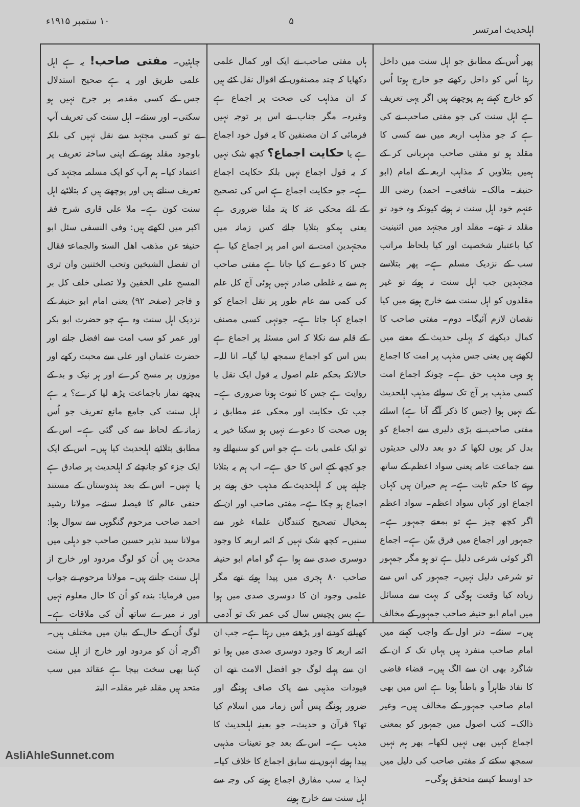اہلحدیث امرتسر ۵ ۱۰ ستمبر ۱۹۱۵ء
پھر اُس کے مطابق جو اہل سنت میں داخل رہتا اُس کو داخل رکھتے جو خارج ہوتا اُس کو خارج کہتے ہم پوچھتے ہیں اگر یہی تعریف ہے اہل سنت کی جو مفتی صاحب نے کی ہے کہ جو مذاہب اربعہ میں سے کسی کا مقلد ہو تو مفتی صاحب مہربانی کر کے ہمیں بتلاویں کہ مذاہب اربعہ کے امام (ابو حنیفہ۔ مالک۔ شافعی۔ احمد) رضی اللہ عنہم خود اہل سنت نہ ہوئے کیونکہ وہ خود تو مقلد نہ تھے۔ مقلد اور مجتہد میں اثنینیت کیا باعتبار شخصیت اور کیا بلحاظ مراتب سب کے نزدیک مسلم ہے۔ پھر بتلاسے مجتہدین جب اہل سنت نہ ہوئے تو غیر مقلدوں کو اہل سنت سے خارج ہونے میں کیا نقصان لازم آئیگا۔ دوم۔ مفتی صاحب کا کمال دیکھئے کہ پہلی حدیث کے معنے میں لکھتے ہیں یعنی جس مذہب پر امت کا اجماع ہو وہی مذہب حق ہے۔ چونکہ اجماع امت کسی مذہب پر آج تک سوائے مذہب اہلحدیث کے نہیں ہوا (جس کا ذکر آگے آتا ہے) اسلئے مفتی صاحب نے بڑی دلیری سے اجماع کو بدل کر یوں لکھا کہ دو بعد دلالی حدیثوں سے جماعت عامہ یعنی سواد اعظم کے ساتھ رہنے کا حکم ثابت ہے۔ ہم حیران ہیں کہاں اجماع اور کہاں سواد اعظم۔ سواد اعظم اگر کچھ چیز ہے تو بمعنے جمہور ہے۔ جمہور اور اجماع میں فرق بیّن ہے۔ اجماع اگر کوئی شرعی دلیل ہے تو ہو مگر جمہور تو شرعی دلیل نہیں۔ جمہور کی اس سے زیادہ کیا وقعت ہوگی کہ بہت سے مسائل میں امام ابو حنیفہ صاحب جمہور کے مخالف ہیں۔ سنئے۔ دتر اول کے واجب کہنے میں امام صاحب منفرد ہیں یہاں تک کہ ان کے شاگرد بھی ان سے الگ ہیں۔ قضاء قاضی کا نفاذ ظاہراً و باطناً ہوتا ہے اس میں بھی امام صاحب جمہور کے مخالف ہیں۔ وغیر ذالک۔ کتب اصول میں جمہور کو بمعنی اجماع کہیں بھی نہیں لکھا۔ پھر ہم نہیں سمجھ سکتے کہ مفتی صاحب کی دلیل میں حد اوسط کیسے متحقق ہوگی۔
ہاں مفتی صاحب نے ایک اور کمال علمی دکھایا کہ چند مصنفوں کے اقوال نقل کئے ہیں کہ ان مذاہب کی صحت پر اجماع ہے وغیرہ۔ مگر جناب نے اس پر توجہ نہیں فرمائی کہ ان مصنفین کا یہ قول خود اجماع ہے یا حکایت اجماع؟ کچھ شک نہیں کہ یہ قول اجماع نہیں بلکہ حکایت اجماع ہے۔ جو حکایت اجماع ہے اس کی تصحیح کے لئے محکی عنہ کا پتہ ملنا ضروری ہے یعنی ہمکو بتلایا جائے کس زمانہ میں مجتہدین امت نے اس امر پر اجماع کیا ہے جس کا دعوے کیا جاتا ہے مفتی صاحب ہم سے یہ غلطی صادر نہیں ہوئی آج کل علم کی کمی سے عام طور پر نقل اجماع کو اجماع کہا جاتا ہے۔ جونہی کسی مصنف کے قلم سے نکلا کہ اس مسئلہ پر اجماع ہے بس اس کو اجماع سمجھ لیا گیا۔ انا للہ۔ حالانکہ بحکم علم اصول یہ قول ایک نقل یا روایت ہے جس کا ثبوت ہونا ضروری ہے۔ جب تک حکایت اور محکی عنہ مطابق نہ ہوں صحت کا دعوے نہیں ہو سکتا خیر یہ تو ایک علمی بات ہے جو اس کو سنبھالے وہ جو کچھ کہے اس کا حق ہے۔ اب ہم یہ بتلانا چاہتے ہیں کہ اہلحدیث کے مذہب حق ہونے پر اجماع ہو چکا ہے۔ مفتی صاحب اور ان کے ہمخیال تصحیح کنندگان علماء غور سے سنیں۔ کچھ شک نہیں کہ ائمہ اربعہ کا وجود دوسری صدی سے ہوا ہے گو امام ابو حنیفہ صاحب ۸۰ ہجری میں پیدا ہوئے تھے مگر علمی وجود ان کا دوسری صدی میں ہوا ہے بس پچیس سال کی عمر تک تو آدمی کھیلنے کودنے اور پڑھنے میں رہتا ہے۔ جب ان ائمہ اربعہ کا وجود دوسری صدی میں ہوا تو ان سے پہلے لوگ جو افضل الامت تھے ان قیودات مذہبی سے پاک صاف ہونگے اور ضرور ہونگے پس اُس زمانہ میں اسلام کیا تھا؟ قرآن و حدیث۔ جو بعینہ اہلحدیث کا مذہب ہے۔ اس کے بعد جو تعینات مذہبی پیدا ہوئے انہوں نے سابق اجماع کا خلاف کیا۔ لہذا یہ سب مفارق اجماع ہونے کی وجہ سے اہل سنت سے خارج ہونے
چاہئیں۔ مفتی صاحب! یہ ہے اہل علمی طریق اور یہ ہے صحیح استدلال جس کے کسی مقدمہ پر جرح نہیں ہو سکتی۔ اور سنئے۔ اہل سنت کی تعریف آپ نے تو کسی مجتہد سے نقل نہیں کی بلکہ باوجود مقلد ہونے کے اپنی ساختہ تعریف پر اعتماد کیا۔ ہم آپ کو ایک مسلمہ مجتہد کی تعریف سناتے ہیں اور پوچھتے ہیں کہ بتلائیے اہل سنت کون ہے۔ ملا علی قاری شرح فقہ اکبر میں لکھتے ہیں: وفی النسفی سئل ابو حنیفۃ عن مذھب اھل السنۃ والجماعۃ فقال ان تفضل الشیخین وتحب الختنین وان تری المسح علی الخفین ولا تصلی خلف کل بر و فاجر (صفحہ ۹۲) یعنی امام ابو حنیفہ کے نزدیک اہل سنت وہ ہے جو حضرت ابو بکر اور عمر کو سب امت سے افضل جانے اور حضرت عثمان اور علی سے محبت رکھے اور موزوں پر مسح کرے اور ہر نیک و بد کے پیچھے نماز باجماعت پڑھ لیا کرے؟ یہ ہے اہل سنت کی جامع مانع تعریف جو اُس زمانہ کے لحاظ سے کی گئی ہے۔ اس کے مطابق بتلائیے اہلحدیث کیا ہیں۔ اس کے ایک ایک جزء کو جانچئے کہ اہلحدیث پر صادق ہے یا نہیں۔ اس کے بعد ہندوستان کے مستند حنفی عالم کا فیصلہ سنئے۔ مولانا رشید احمد صاحب مرحوم گنگوہی سے سوال ہوا: مولانا سید نذیر حسین صاحب جو دہلی میں محدث ہیں اُن کو لوگ مردود اور خارج از اہل سنت جانتے ہیں۔ مولانا مرحوم نے جواب میں فرمایا: بندہ کو اُن کا حال معلوم نہیں اور نہ میرے ساتھ اُن کی ملاقات ہے۔ لوگ اُن کے حال کے بیان میں مختلف ہیں۔ اگرچہ اُن کو مردود اور خارج از اہل سنت کہنا بھی سخت بیجا ہے عقائد میں سب متحد ہیں مقلد غیر مقلد۔ البتہ
AsliAhleSunnet.com